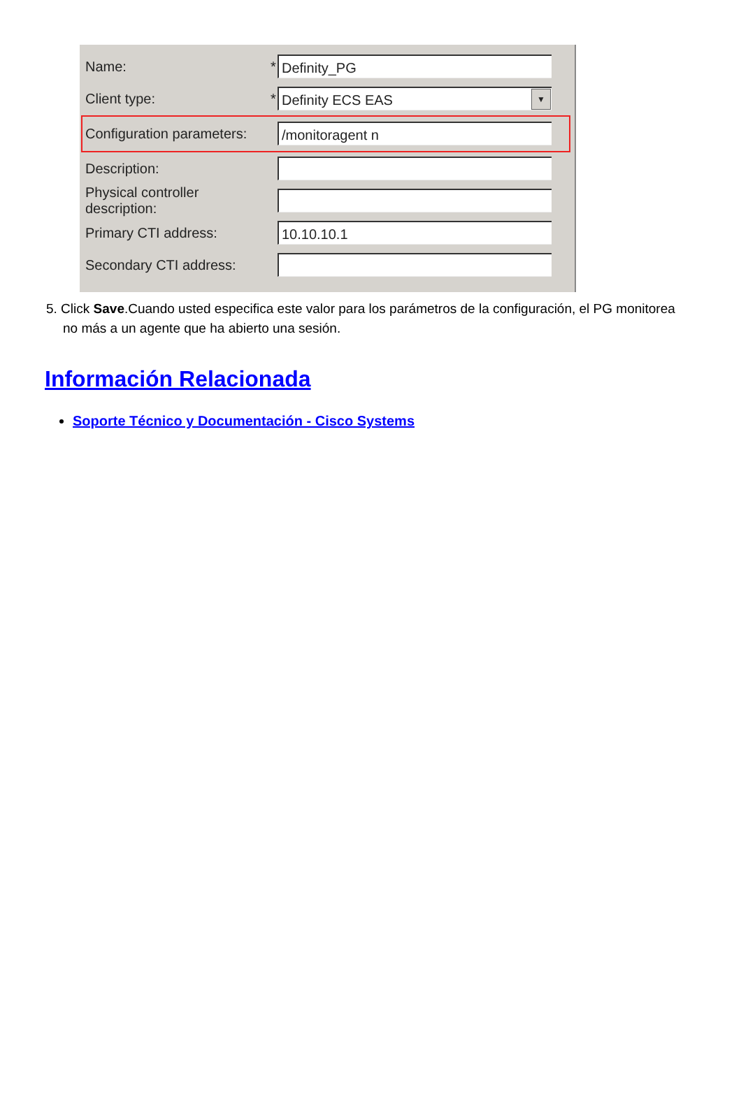Name: *
Definity_PG
Client type: *
Definity ECS EAS ▼
Configuration parameters:
/monitoragent n
Description:
Physical controller description:
Primary CTI address:
10.10.10.1
Secondary CTI address:
5. Click Save.Cuando usted especifica este valor para los parámetros de la configuración, el PG monitorea no más a un agente que ha abierto una sesión.
Información Relacionada
Soporte Técnico y Documentación - Cisco Systems